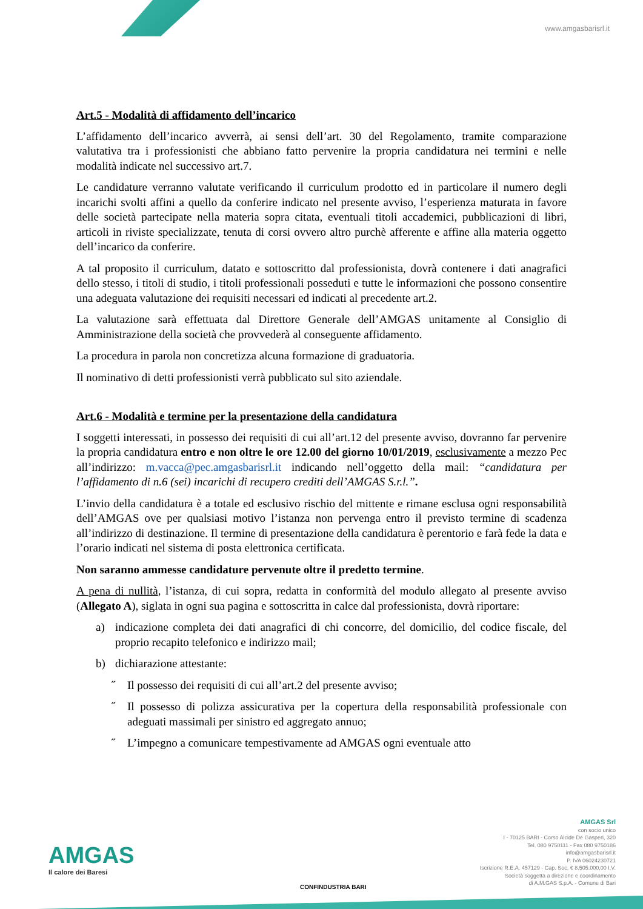www.amgasbarisrl.it
Art.5 - Modalità di affidamento dell’incarico
L’affidamento dell’incarico avverrà, ai sensi dell’art. 30 del Regolamento, tramite comparazione valutativa tra i professionisti che abbiano fatto pervenire la propria candidatura nei termini e nelle modalità indicate nel successivo art.7.
Le candidature verranno valutate verificando il curriculum prodotto ed in particolare il numero degli incarichi svolti affini a quello da conferire indicato nel presente avviso, l’esperienza maturata in favore delle società partecipate nella materia sopra citata, eventuali titoli accademici, pubblicazioni di libri, articoli in riviste specializzate, tenuta di corsi ovvero altro purchè afferente e affine alla materia oggetto dell’incarico da conferire.
A tal proposito il curriculum, datato e sottoscritto dal professionista, dovrà contenere i dati anagrafici dello stesso, i titoli di studio, i titoli professionali posseduti e tutte le informazioni che possono consentire una adeguata valutazione dei requisiti necessari ed indicati al precedente art.2.
La valutazione sarà effettuata dal Direttore Generale dell’AMGAS unitamente al Consiglio di Amministrazione della società che provvederà al conseguente affidamento.
La procedura in parola non concretizza alcuna formazione di graduatoria.
Il nominativo di detti professionisti verrà pubblicato sul sito aziendale.
Art.6 - Modalità e termine per la presentazione della candidatura
I soggetti interessati, in possesso dei requisiti di cui all’art.12 del presente avviso, dovranno far pervenire la propria candidatura entro e non oltre le ore 12.00 del giorno 10/01/2019, esclusivamente a mezzo Pec all’indirizzo: m.vacca@pec.amgasbarisrl.it indicando nell’oggetto della mail: “candidatura per l’affidamento di n.6 (sei) incarichi di recupero crediti dell’AMGAS S.r.l.”.
L’invio della candidatura è a totale ed esclusivo rischio del mittente e rimane esclusa ogni responsabilità dell’AMGAS ove per qualsiasi motivo l’istanza non pervenga entro il previsto termine di scadenza all’indirizzo di destinazione. Il termine di presentazione della candidatura è perentorio e farà fede la data e l’orario indicati nel sistema di posta elettronica certificata.
Non saranno ammesse candidature pervenute oltre il predetto termine.
A pena di nullità, l’istanza, di cui sopra, redatta in conformità del modulo allegato al presente avviso (Allegato A), siglata in ogni sua pagina e sottoscritta in calce dal professionista, dovrà riportare:
a) indicazione completa dei dati anagrafici di chi concorre, del domicilio, del codice fiscale, del proprio recapito telefonico e indirizzo mail;
b) dichiarazione attestante:
˝ Il possesso dei requisiti di cui all’art.2 del presente avviso;
˝ Il possesso di polizza assicurativa per la copertura della responsabilità professionale con adeguati massimali per sinistro ed aggregato annuo;
˝ L’impegno a comunicare tempestivamente ad AMGAS ogni eventuale atto
AMGAS
Il calore dei Baresi
CONFINDUSTRIA BARI
AMGAS Srl
con socio unico
I - 70125 BARI - Corso Alcide De Gasperi, 320
Tel. 080 9750111 - Fax 080 9750186
info@amgasbarisrl.it
P. IVA 06024230721
Iscrizione R.E.A. 457129 - Cap. Soc. € 8.505.000,00 I.V.
Società soggetta a direzione e coordinamento
di A.M.GAS S.p.A. - Comune di Bari